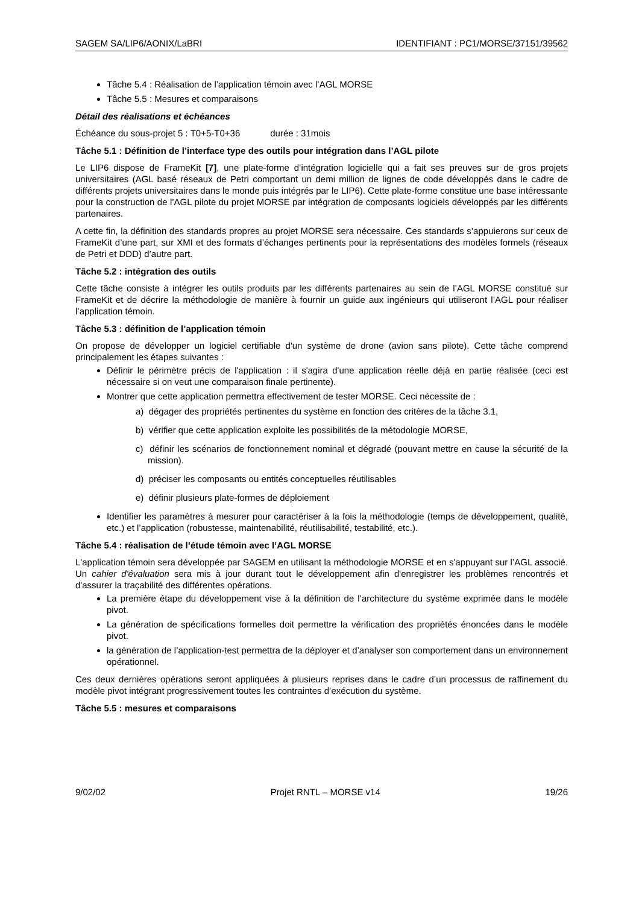SAGEM SA/LIP6/AONIX/LaBRI IDENTIFIANT : PC1/MORSE/37151/39562
Tâche 5.4 : Réalisation de l’application témoin avec l’AGL MORSE
Tâche 5.5 : Mesures et comparaisons
Détail des réalisations et échéances
Échéance du sous-projet 5 : T0+5-T0+36 durée : 31mois
Tâche 5.1 : Définition de l’interface type des outils pour intégration dans l’AGL pilote
Le LIP6 dispose de FrameKit [7], une plate-forme d’intégration logicielle qui a fait ses preuves sur de gros projets universitaires (AGL basé réseaux de Petri comportant un demi million de lignes de code développés dans le cadre de différents projets universitaires dans le monde puis intégrés par le LIP6). Cette plate-forme constitue une base intéressante pour la construction de l’AGL pilote du projet MORSE par intégration de composants logiciels développés par les différents partenaires.
A cette fin, la définition des standards propres au projet MORSE sera nécessaire. Ces standards s’appuierons sur ceux de FrameKit d’une part, sur XMI et des formats d’échanges pertinents pour la représentations des modèles formels (réseaux de Petri et DDD) d’autre part.
Tâche 5.2 : intégration des outils
Cette tâche consiste à intégrer les outils produits par les différents partenaires au sein de l’AGL MORSE constitué sur FrameKit et de décrire la méthodologie de manière à fournir un guide aux ingénieurs qui utiliseront l’AGL pour réaliser l’application témoin.
Tâche 5.3 : définition de l’application témoin
On propose de développer un logiciel certifiable d'un système de drone (avion sans pilote). Cette tâche comprend principalement les étapes suivantes :
Définir le périmètre précis de l'application : il s'agira d'une application réelle déjà en partie réalisée (ceci est nécessaire si on veut une comparaison finale pertinente).
Montrer que cette application permettra effectivement de tester MORSE. Ceci nécessite de :
a) dégager des propriétés pertinentes du système en fonction des critères de la tâche 3.1,
b) vérifier que cette application exploite les possibilités de la métodologie MORSE,
c) définir les scénarios de fonctionnement nominal et dégradé (pouvant mettre en cause la sécurité de la mission).
d) préciser les composants ou entités conceptuelles réutilisables
e) définir plusieurs plate-formes de déploiement
Identifier les paramètres à mesurer pour caractériser à la fois la méthodologie (temps de développement, qualité, etc.) et l’application (robustesse, maintenabilité, réutilisabilité, testabilité, etc.).
Tâche 5.4 : réalisation de l’étude témoin avec l’AGL MORSE
L'application témoin sera développée par SAGEM en utilisant la méthodologie MORSE et en s'appuyant sur l’AGL associé. Un cahier d'évaluation sera mis à jour durant tout le développement afin d'enregistrer les problèmes rencontrés et d'assurer la traçabilité des différentes opérations.
La première étape du développement vise à la définition de l’architecture du système exprimée dans le modèle pivot.
La génération de spécifications formelles doit permettre la vérification des propriétés énoncées dans le modèle pivot.
la génération de l’application-test permettra de la déployer et d’analyser son comportement dans un environnement opérationnel.
Ces deux dernières opérations seront appliquées à plusieurs reprises dans le cadre d’un processus de raffinement du modèle pivot intégrant progressivement toutes les contraintes d’exécution du système.
Tâche 5.5 : mesures et comparaisons
9/02/02 Projet RNTL – MORSE v14 19/26